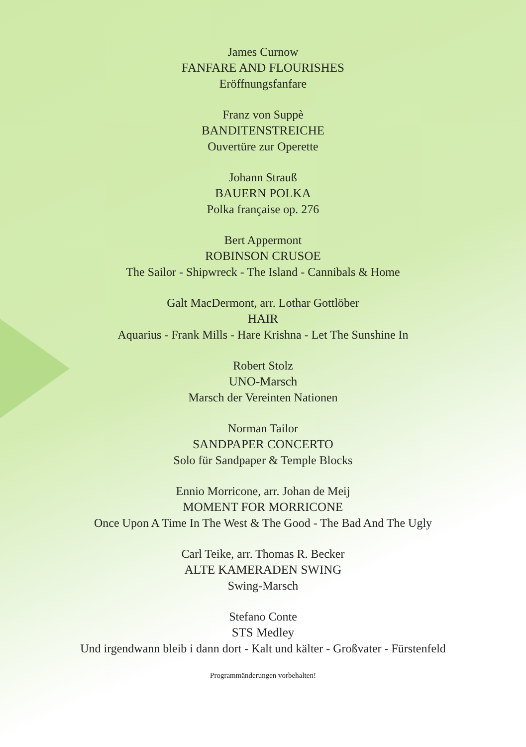James Curnow
FANFARE AND FLOURISHES
Eröffnungsfanfare
Franz von Suppè
BANDITENSTREICHE
Ouvertüre zur Operette
Johann Strauß
BAUERN POLKA
Polka française op. 276
Bert Appermont
ROBINSON CRUSOE
The Sailor - Shipwreck - The Island - Cannibals & Home
Galt MacDermont, arr. Lothar Gottlöber
HAIR
Aquarius - Frank Mills - Hare Krishna - Let The Sunshine In
Robert Stolz
UNO-Marsch
Marsch der Vereinten Nationen
Norman Tailor
SANDPAPER CONCERTO
Solo für Sandpaper & Temple Blocks
Ennio Morricone, arr. Johan de Meij
MOMENT FOR MORRICONE
Once Upon A Time In The West & The Good - The Bad And The Ugly
Carl Teike, arr. Thomas R. Becker
ALTE KAMERADEN SWING
Swing-Marsch
Stefano Conte
STS Medley
Und irgendwann bleib i dann dort - Kalt und kälter - Großvater - Fürstenfeld
Programmänderungen vorbehalten!